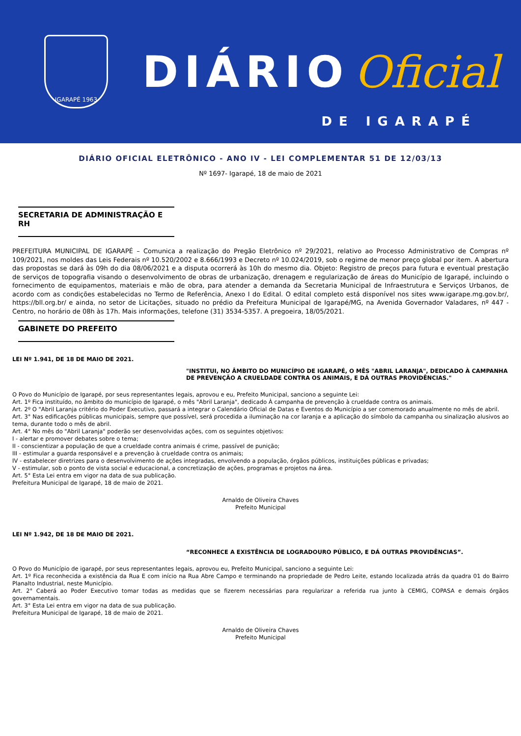IGARAPÉ 1963
DIÁRIO Oficial
DE IGARAPÉ
DIÁRIO OFICIAL ELETRÔNICO - ANO IV - LEI COMPLEMENTAR 51 DE 12/03/13
Nº 1697- Igarapé, 18 de maio de 2021
SECRETARIA DE ADMINISTRAÇÃO E RH
PREFEITURA MUNICIPAL DE IGARAPÉ – Comunica a realização do Pregão Eletrônico nº 29/2021, relativo ao Processo Administrativo de Compras nº 109/2021, nos moldes das Leis Federais nº 10.520/2002 e 8.666/1993 e Decreto nº 10.024/2019, sob o regime de menor preço global por item. A abertura das propostas se dará às 09h do dia 08/06/2021 e a disputa ocorrerá às 10h do mesmo dia. Objeto: Registro de preços para futura e eventual prestação de serviços de topografia visando o desenvolvimento de obras de urbanização, drenagem e regularização de áreas do Município de Igarapé, incluindo o fornecimento de equipamentos, materiais e mão de obra, para atender a demanda da Secretaria Municipal de Infraestrutura e Serviços Urbanos, de acordo com as condições estabelecidas no Termo de Referência, Anexo I do Edital. O edital completo está disponível nos sites www.igarape.mg.gov.br/, https://bll.org.br/ e ainda, no setor de Licitações, situado no prédio da Prefeitura Municipal de Igarapé/MG, na Avenida Governador Valadares, nº 447 - Centro, no horário de 08h às 17h. Mais informações, telefone (31) 3534-5357. A pregoeira, 18/05/2021.
GABINETE DO PREFEITO
LEI Nº 1.941, DE 18 DE MAIO DE 2021.
"INSTITUI, NO ÂMBITO DO MUNICÍPIO DE IGARAPÉ, O MÊS "ABRIL LARANJA", DEDICADO À CAMPANHA DE PREVENÇÃO A CRUELDADE CONTRA OS ANIMAIS, E DÁ OUTRAS PROVIDÊNCIAS."
O Povo do Município de Igarapé, por seus representantes legais, aprovou e eu, Prefeito Municipal, sanciono a seguinte Lei:
Art. 1º Fica instituído, no âmbito do município de Igarapé, o mês "Abril Laranja", dedicado À campanha de prevenção à crueldade contra os animais.
Art. 2º O "Abril Laranja critério do Poder Executivo, passará a integrar o Calendário Oficial de Datas e Eventos do Município a ser comemorado anualmente no mês de abril.
Art. 3° Nas edificações públicas municipais, sempre que possível, será procedida a iluminação na cor laranja e a aplicação do símbolo da campanha ou sinalização alusivos ao tema, durante todo o mês de abril.
Art. 4° No mês do "Abril Laranja" poderão ser desenvolvidas ações, com os seguintes objetivos:
I - alertar e promover debates sobre o tema;
II - conscientizar a população de que a crueldade contra animais é crime, passível de punição;
III - estimular a guarda responsável e a prevenção à crueldade contra os animais;
IV - estabelecer diretrizes para o desenvolvimento de ações integradas, envolvendo a população, órgãos públicos, instituições públicas e privadas;
V - estimular, sob o ponto de vista social e educacional, a concretização de ações, programas e projetos na área.
Art. 5° Esta Lei entra em vigor na data de sua publicação.
Prefeitura Municipal de Igarapé, 18 de maio de 2021.
Arnaldo de Oliveira Chaves
Prefeito Municipal
LEI Nº 1.942, DE 18 DE MAIO DE 2021.
“RECONHECE A EXISTÊNCIA DE LOGRADOURO PÚBLICO, E DÁ OUTRAS PROVIDÊNCIAS”.
O Povo do Município de igarapé, por seus representantes legais, aprovou eu, Prefeito Municipal, sanciono a seguinte Lei:
Art. 1º Fica reconhecida a existência da Rua E com início na Rua Abre Campo e terminando na propriedade de Pedro Leite, estando localizada atrás da quadra 01 do Bairro Planalto Industrial, neste Município.
Art. 2° Caberá ao Poder Executivo tomar todas as medidas que se fizerem necessárias para regularizar a referida rua junto à CEMIG, COPASA e demais órgãos governamentais.
Art. 3° Esta Lei entra em vigor na data de sua publicação.
Prefeitura Municipal de Igarapé, 18 de maio de 2021.
Arnaldo de Oliveira Chaves
Prefeito Municipal